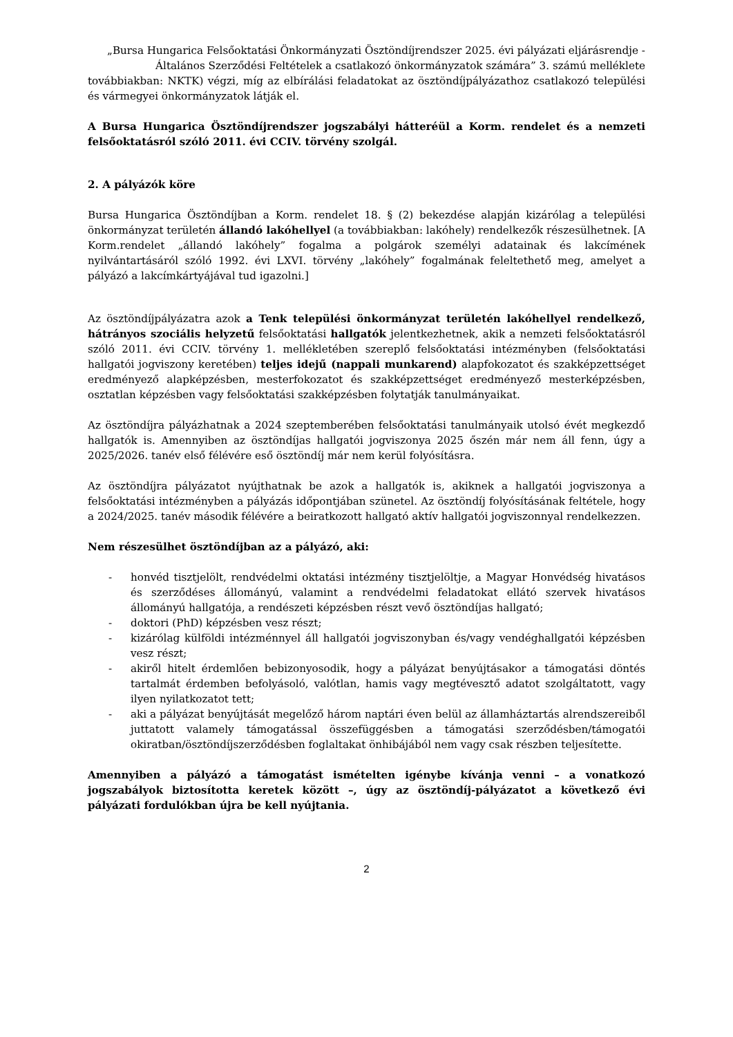„Bursa Hungarica Felsőoktatási Önkormányzati Ösztöndíjrendszer 2025. évi pályázati eljárásrendje - Általános Szerződési Feltételek a csatlakozó önkormányzatok számára” 3. számú melléklete
továbbiakban: NKTK) végzi, míg az elbírálási feladatokat az ösztöndíjpályázathoz csatlakozó települési és vármegyei önkormányzatok látják el.
A Bursa Hungarica Ösztöndíjrendszer jogszabályi hátteréül a Korm. rendelet és a nemzeti felsőoktatásról szóló 2011. évi CCIV. törvény szolgál.
2. A pályázók köre
Bursa Hungarica Ösztöndíjban a Korm. rendelet 18. § (2) bekezdése alapján kizárólag a települési önkormányzat területén állandó lakóhellyel (a továbbiakban: lakóhely) rendelkezők részesülhetnek. [A Korm.rendelet „állandó lakóhely” fogalma a polgárok személyi adatainak és lakcímének nyilvántartásáról szóló 1992. évi LXVI. törvény „lakóhely” fogalmának feleltethető meg, amelyet a pályázó a lakcímkártyájával tud igazolni.]
Az ösztöndíjpályázatra azok a Tenk települési önkormányzat területén lakóhellyel rendelkező, hátrányos szociális helyzetű felsőoktatási hallgatók jelentkezhetnek, akik a nemzeti felsőoktatásról szóló 2011. évi CCIV. törvény 1. mellékletében szereplő felsőoktatási intézményben (felsőoktatási hallgatói jogviszony keretében) teljes idejű (nappali munkarend) alapfokozatot és szakképzettséget eredményező alapképzésben, mesterfokozatot és szakképzettséget eredményező mesterképzésben, osztatlan képzésben vagy felsőoktatási szakképzésben folytatják tanulmányaikat.
Az ösztöndíjra pályázhatnak a 2024 szeptemberében felsőoktatási tanulmányaik utolsó évét megkezdő hallgatók is. Amennyiben az ösztöndíjas hallgatói jogviszonya 2025 őszén már nem áll fenn, úgy a 2025/2026. tanév első félévére eső ösztöndíj már nem kerül folyósításra.
Az ösztöndíjra pályázatot nyújthatnak be azok a hallgatók is, akiknek a hallgatói jogviszonya a felsőoktatási intézményben a pályázás időpontjában szünetel. Az ösztöndíj folyósításának feltétele, hogy a 2024/2025. tanév második félévére a beiratkozott hallgató aktív hallgatói jogviszonnyal rendelkezzen.
Nem részesülhet ösztöndíjban az a pályázó, aki:
- honvéd tisztjelölt, rendvédelmi oktatási intézmény tisztjelöltje, a Magyar Honvédség hivatásos és szerződéses állományú, valamint a rendvédelmi feladatokat ellátó szervek hivatásos állományú hallgatója, a rendészeti képzésben részt vevő ösztöndíjas hallgató;
- doktori (PhD) képzésben vesz részt;
- kizárólag külföldi intézménnyel áll hallgatói jogviszonyban és/vagy vendéghallgatói képzésben vesz részt;
- akiről hitelt érdemlően bebizonyosodik, hogy a pályázat benyújtásakor a támogatási döntés tartalmát érdemben befolyásoló, valótlan, hamis vagy megtévesztő adatot szolgáltatott, vagy ilyen nyilatkozatot tett;
- aki a pályázat benyújtását megelőző három naptári éven belül az államháztartás alrendszereiből juttatott valamely támogatással összefüggésben a támogatási szerződésben/támogatói okiratban/ösztöndíjszerződésben foglaltakat önhibájából nem vagy csak részben teljesítette.
Amennyiben a pályázó a támogatást ismételten igénybe kívánja venni – a vonatkozó jogszabályok biztosította keretek között –, úgy az ösztöndíj-pályázatot a következő évi pályázati fordulókban újra be kell nyújtania.
2